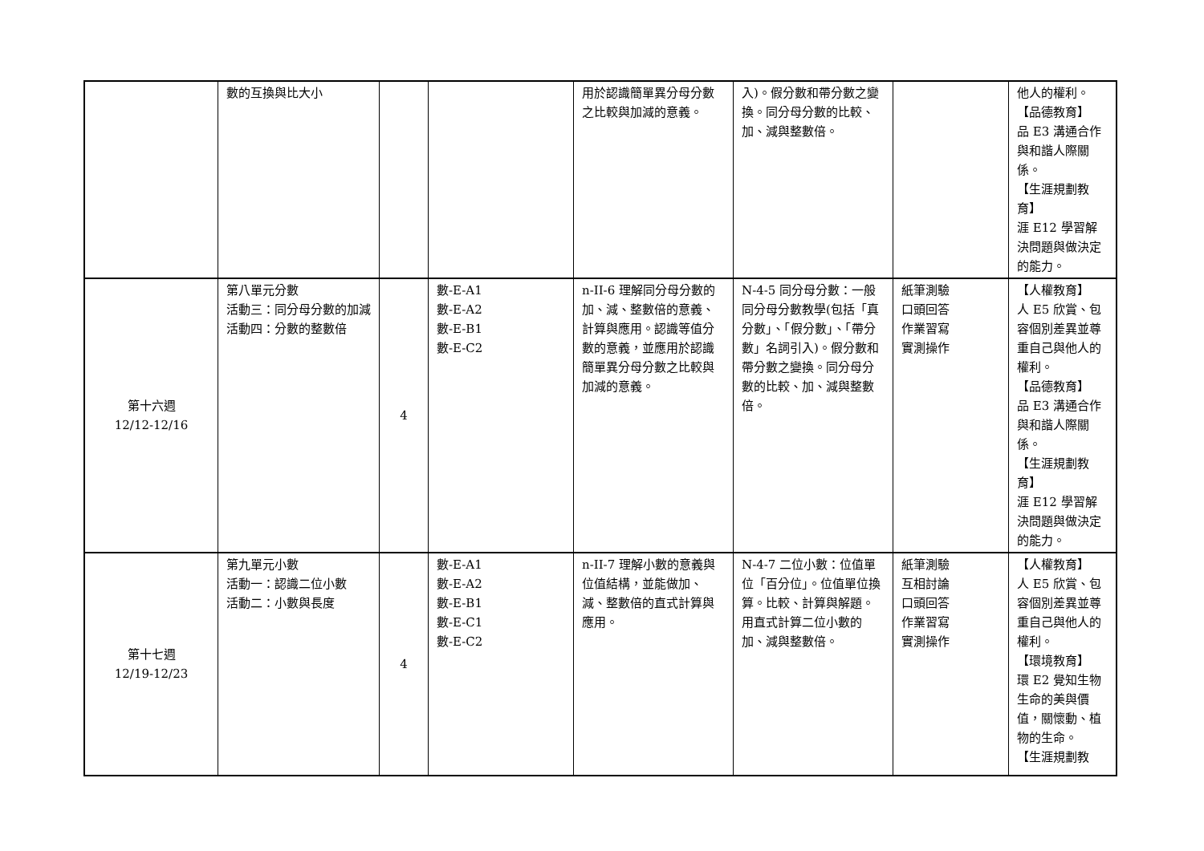| | 數的互換與比大小 | | | 用於認識簡單異分母分數之比較與加減的意義。 | 入)。假分數和帶分數之變換。同分母分數的比較、加、減與整數倍。 | | 他人的權利。 【品德教育】 品 E3 溝通合作與和諧人際關係。 【生涯規劃教育】 涯 E12 學習解決問題與做決定的能力。 |
| 第十六週 12/12-12/16 | 第八單元分數 活動三：同分母分數的加減 活動四：分數的整數倍 | 4 | 數-E-A1 數-E-A2 數-E-B1 數-E-C2 | n-II-6 理解同分母分數的加、減、整數倍的意義、計算與應用。認識等值分數的意義，並應用於認識簡單異分母分數之比較與加減的意義。 | N-4-5 同分母分數：一般同分母分數教學(包括「真分數」、「假分數」、「帶分數」名詞引入)。假分數和帶分數之變換。同分母分數的比較、加、減與整數倍。 | 紙筆測驗 口頭回答 作業習寫 實測操作 | 【人權教育】 人 E5 欣賞、包容個別差異並尊重自己與他人的權利。 【品德教育】 品 E3 溝通合作與和諧人際關係。 【生涯規劃教育】 涯 E12 學習解決問題與做決定的能力。 |
| 第十七週 12/19-12/23 | 第九單元小數 活動一：認識二位小數 活動二：小數與長度 | 4 | 數-E-A1 數-E-A2 數-E-B1 數-E-C1 數-E-C2 | n-II-7 理解小數的意義與位值結構，並能做加、減、整數倍的直式計算與應用。 | N-4-7 二位小數：位值單位「百分位」。位值單位換算。比較、計算與解題。用直式計算二位小數的加、減與整數倍。 | 紙筆測驗 互相討論 口頭回答 作業習寫 實測操作 | 【人權教育】 人 E5 欣賞、包容個別差異並尊重自己與他人的權利。 【環境教育】 環 E2 覺知生物生命的美與價值，關懷動、植物的生命。 【生涯規劃教 |